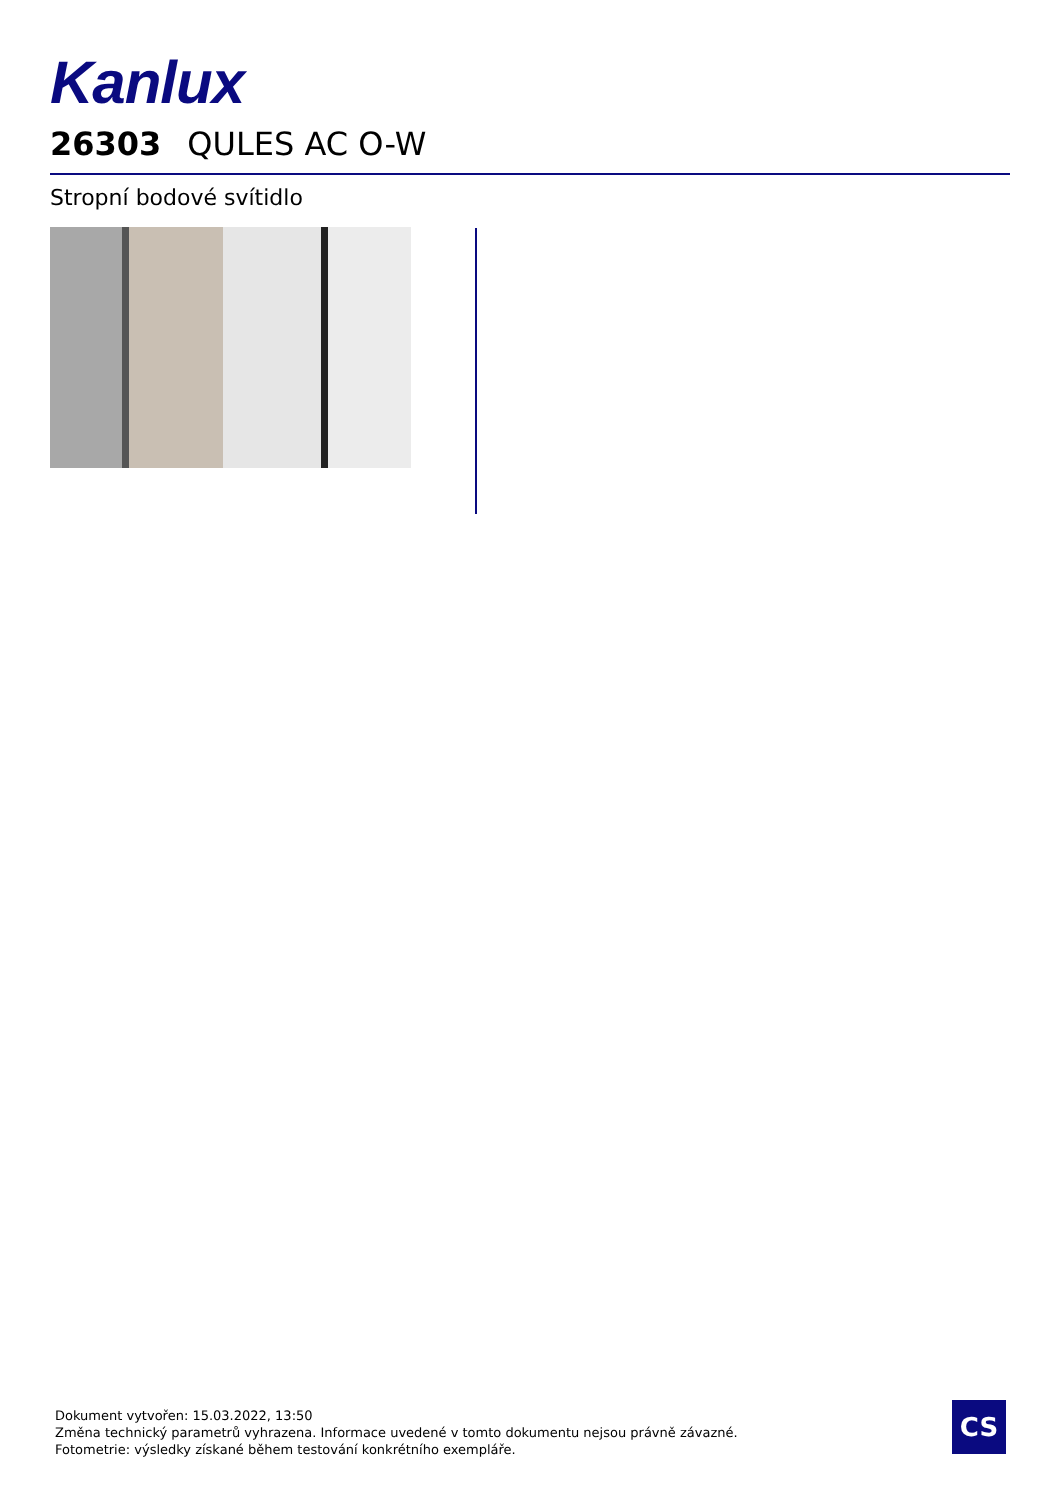Kanlux
26303 QULES AC O-W
Stropní bodové svítidlo
Dokument vytvořen: 15.03.2022, 13:50
Změna technický parametrů vyhrazena. Informace uvedené v tomto dokumentu nejsou právně závazné.
Fotometrie: výsledky získané během testování konkrétního exempláře.
CS